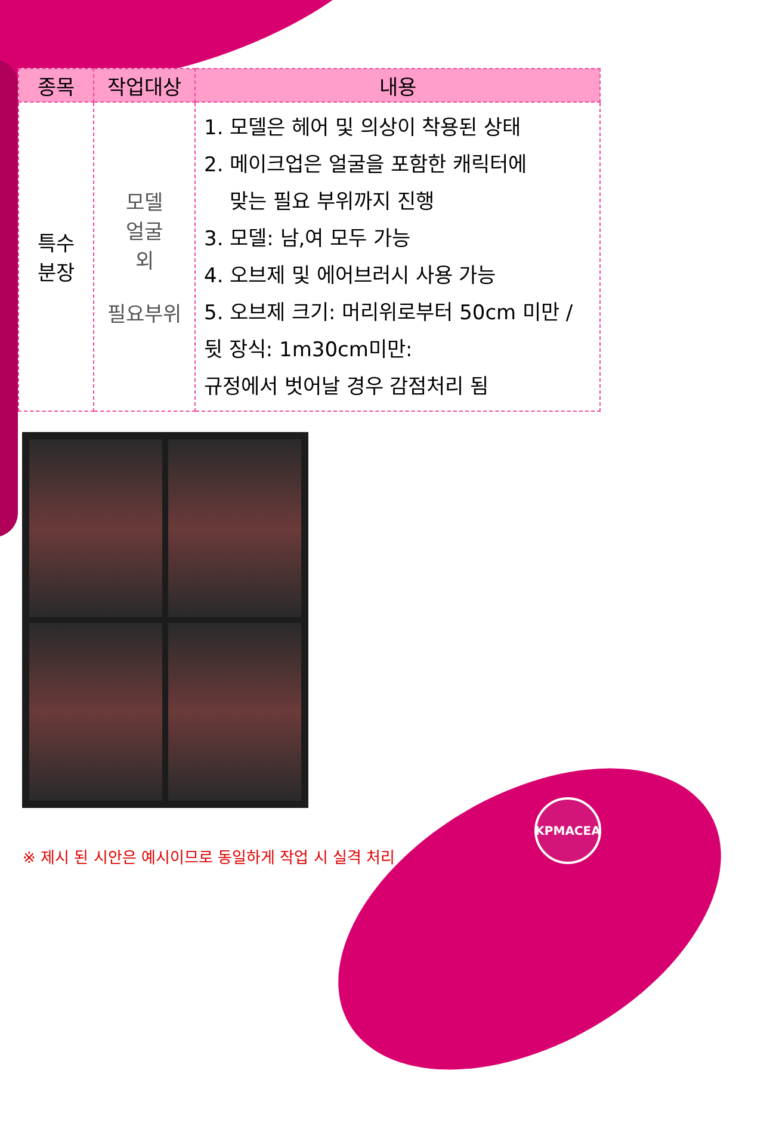| 종목 | 작업대상 | 내용 |
| --- | --- | --- |
| 특수 분장 | 모델 얼굴 외 필요부위 | 1. 모델은 헤어 및 의상이 착용된 상태 2. 메이크업은 얼굴을 포함한 캐릭터에 맞는 필요 부위까지 진행 3. 모델: 남,여 모두 가능 4. 오브제 및 에어브러시 사용 가능 5. 오브제 크기: 머리위로부터 50cm 미만 /뒷 장식: 1m30cm미만: 규정에서 벗어날 경우 감점처리 됨 |
※ 제시 된 시안은 예시이므로 동일하게 작업 시 실격 처리
KPMACEA